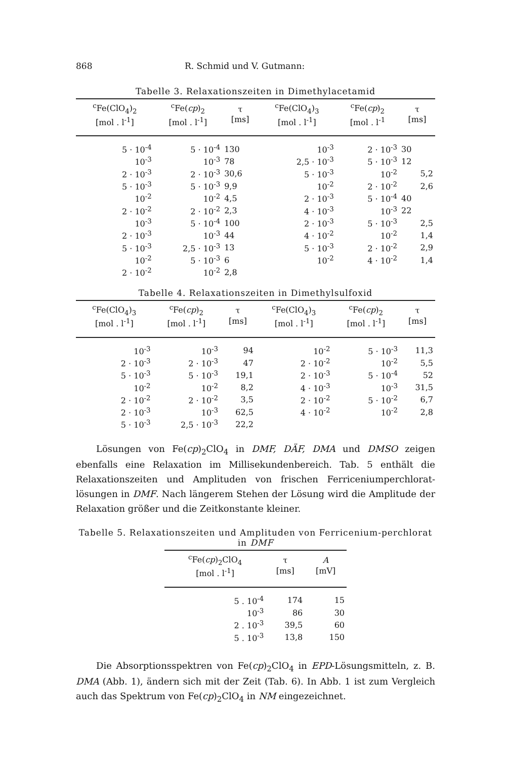868 R. Schmid und V. Gutmann:
Tabelle 3. Relaxationszeiten in Dimethylacetamid
| <sup>c</sup> Fe(ClO<sub>4</sub>)<sub>2</sub> [mol . l<sup>-1</sup>] | <sup>c</sup> Fe( cp )<sub>2</sub> [mol . l<sup>-1</sup>] | τ [ms] | <sup>c</sup> Fe(ClO<sub>4</sub>)<sub>3</sub> [mol . l<sup>-1</sup>] | <sup>c</sup> Fe( cp )<sub>2</sub> [mol . l<sup>-1</sup> | τ [ms] |
| --- | --- | --- | --- | --- | --- |
| 5 · 10<sup>-4</sup> | 5 · 10<sup>-4</sup> | 130 | 10<sup>-3</sup> | 2 · 10<sup>-3</sup> | 30 |
| 10<sup>-3</sup> | 10<sup>-3</sup> | 78 | 2,5 · 10<sup>-3</sup> | 5 · 10<sup>-3</sup> | 12 |
| 2 · 10<sup>-3</sup> | 2 · 10<sup>-3</sup> | 30,6 | 5 · 10<sup>-3</sup> | 10<sup>-2</sup> | 5,2 |
| 5 · 10<sup>-3</sup> | 5 · 10<sup>-3</sup> | 9,9 | 10<sup>-2</sup> | 2 · 10<sup>-2</sup> | 2,6 |
| 10<sup>-2</sup> | 10<sup>-2</sup> | 4,5 | 2 · 10<sup>-3</sup> | 5 · 10<sup>-4</sup> | 40 |
| 2 · 10<sup>-2</sup> | 2 · 10<sup>-2</sup> | 2,3 | 4 · 10<sup>-3</sup> | 10<sup>-3</sup> | 22 |
| 10<sup>-3</sup> | 5 · 10<sup>-4</sup> | 100 | 2 · 10<sup>-3</sup> | 5 · 10<sup>-3</sup> | 2,5 |
| 2 · 10<sup>-3</sup> | 10<sup>-3</sup> | 44 | 4 · 10<sup>-2</sup> | 10<sup>-2</sup> | 1,4 |
| 5 · 10<sup>-3</sup> | 2,5 · 10<sup>-3</sup> | 13 | 5 · 10<sup>-3</sup> | 2 · 10<sup>-2</sup> | 2,9 |
| 10<sup>-2</sup> | 5 · 10<sup>-3</sup> | 6 | 10<sup>-2</sup> | 4 · 10<sup>-2</sup> | 1,4 |
| 2 · 10<sup>-2</sup> | 10<sup>-2</sup> | 2,8 | | | |
Tabelle 4. Relaxationszeiten in Dimethylsulfoxid
| <sup>c</sup> Fe(ClO<sub>4</sub>)<sub>3</sub> [mol . l<sup>-1</sup>] | <sup>c</sup> Fe( cp )<sub>2</sub> [mol . l<sup>-1</sup>] | τ [ms] | <sup>c</sup> Fe(ClO<sub>4</sub>)<sub>3</sub> [mol . l<sup>-1</sup>] | <sup>c</sup> Fe( cp )<sub>2</sub> [mol . l<sup>-1</sup>] | τ [ms] |
| --- | --- | --- | --- | --- | --- |
| 10<sup>-3</sup> | 10<sup>-3</sup> | 94 | 10<sup>-2</sup> | 5 · 10<sup>-3</sup> | 11,3 |
| 2 · 10<sup>-3</sup> | 2 · 10<sup>-3</sup> | 47 | 2 · 10<sup>-2</sup> | 10<sup>-2</sup> | 5,5 |
| 5 · 10<sup>-3</sup> | 5 · 10<sup>-3</sup> | 19,1 | 2 · 10<sup>-3</sup> | 5 · 10<sup>-4</sup> | 52 |
| 10<sup>-2</sup> | 10<sup>-2</sup> | 8,2 | 4 · 10<sup>-3</sup> | 10<sup>-3</sup> | 31,5 |
| 2 · 10<sup>-2</sup> | 2 · 10<sup>-2</sup> | 3,5 | 2 · 10<sup>-2</sup> | 5 · 10<sup>-2</sup> | 6,7 |
| 2 · 10<sup>-3</sup> | 10<sup>-3</sup> | 62,5 | 4 · 10<sup>-2</sup> | 10<sup>-2</sup> | 2,8 |
| 5 · 10<sup>-3</sup> | 2,5 · 10<sup>-3</sup> | 22,2 | | | |
Lösungen von Fe(cp)<sub>2</sub>ClO<sub>4</sub> in DMF, DÄF, DMA und DMSO zeigen ebenfalls eine Relaxation im Millisekundenbereich. Tab. 5 enthält die Relaxationszeiten und Amplituden von frischen Ferriceniumperchlorat­lösungen in DMF. Nach längerem Stehen der Lösung wird die Amplitude der Relaxation größer und die Zeitkonstante kleiner.
Tabelle 5. Relaxationszeiten und Amplituden von Ferricenium-perchlorat in DMF
| <sup>c</sup> Fe( cp )<sub>2</sub>ClO<sub>4</sub> [mol . l<sup>-1</sup>] | τ [ms] | A [mV] |
| --- | --- | --- |
| 5 . 10<sup>-4</sup> | 174 | 15 |
| 10<sup>-3</sup> | 86 | 30 |
| 2 . 10<sup>-3</sup> | 39,5 | 60 |
| 5 . 10<sup>-3</sup> | 13,8 | 150 |
Die Absorptionsspektren von Fe(cp)<sub>2</sub>ClO<sub>4</sub> in EPD-Lösungsmitteln, z. B. DMA (Abb. 1), ändern sich mit der Zeit (Tab. 6). In Abb. 1 ist zum Vergleich auch das Spektrum von Fe(cp)<sub>2</sub>ClO<sub>4</sub> in NM eingezeichnet.